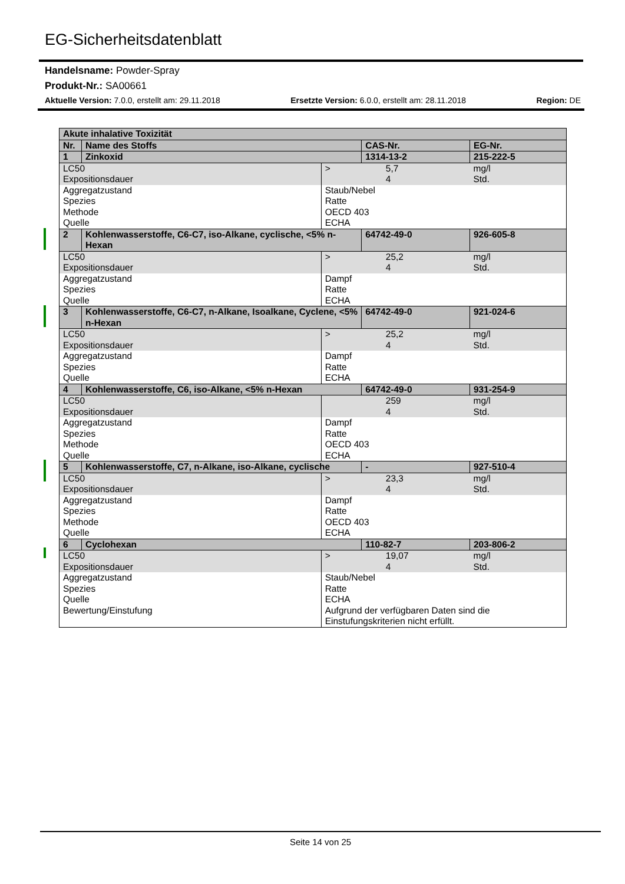EG-Sicherheitsdatenblatt
Handelsname: Powder-Spray
Produkt-Nr.: SA00661
Aktuelle Version: 7.0.0, erstellt am: 29.11.2018 Ersetzte Version: 6.0.0, erstellt am: 28.11.2018 Region: DE
| Akute inhalative Toxizität | | | | | |
| --- | --- | --- | --- | --- | --- |
| Nr. | Name des Stoffs | | CAS-Nr. | | EG-Nr. |
| 1 | Zinkoxid | | 1314-13-2 | | 215-222-5 |
| LC50 Expositionsdauer | | > | | 5,7 4 | mg/l Std. |
| Aggregatzustand Spezies Methode Quelle | | Staub/Nebel Ratte OECD 403 ECHA | | | |
| 2 | Kohlenwasserstoffe, C6-C7, iso-Alkane, cyclische, <5% n-Hexan | | 64742-49-0 | | 926-605-8 |
| LC50 Expositionsdauer | | > | | 25,2 4 | mg/l Std. |
| Aggregatzustand Spezies Quelle | | Dampf Ratte ECHA | | | |
| 3 | Kohlenwasserstoffe, C6-C7, n-Alkane, Isoalkane, Cyclene, <5% n-Hexan | | 64742-49-0 | | 921-024-6 |
| LC50 Expositionsdauer | | > | | 25,2 4 | mg/l Std. |
| Aggregatzustand Spezies Quelle | | Dampf Ratte ECHA | | | |
| 4 | Kohlenwasserstoffe, C6, iso-Alkane, <5% n-Hexan | | 64742-49-0 | | 931-254-9 |
| LC50 Expositionsdauer | | | | 259 4 | mg/l Std. |
| Aggregatzustand Spezies Methode Quelle | | Dampf Ratte OECD 403 ECHA | | | |
| 5 | Kohlenwasserstoffe, C7, n-Alkane, iso-Alkane, cyclische | | - | | 927-510-4 |
| LC50 Expositionsdauer | | > | | 23,3 4 | mg/l Std. |
| Aggregatzustand Spezies Methode Quelle | | Dampf Ratte OECD 403 ECHA | | | |
| 6 | Cyclohexan | | 110-82-7 | | 203-806-2 |
| LC50 Expositionsdauer | | > | | 19,07 4 | mg/l Std. |
| Aggregatzustand Spezies Quelle Bewertung/Einstufung | | Staub/Nebel Ratte ECHA Aufgrund der verfügbaren Daten sind die Einstufungskriterien nicht erfüllt. | | | |
Seite 14 von 25